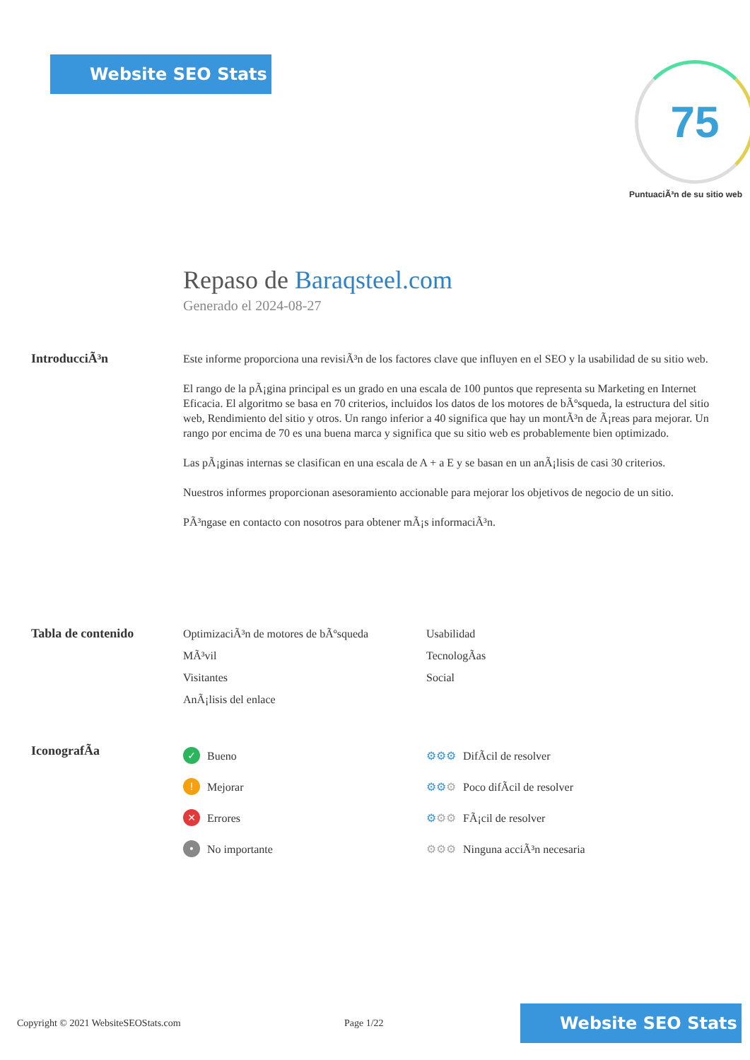Website SEO Stats 75
PuntuaciÃ³n de su sitio web
Repaso de Baraqsteel.com
Generado el 2024-08-27
IntroducciÃ³n
Este informe proporciona una revisiÃ³n de los factores clave que influyen en el SEO y la usabilidad de su sitio web.
El rango de la pÃ¡gina principal es un grado en una escala de 100 puntos que representa su Marketing en Internet Eficacia. El algoritmo se basa en 70 criterios, incluidos los datos de los motores de bÃºsqueda, la estructura del sitio web, Rendimiento del sitio y otros. Un rango inferior a 40 significa que hay un montÃ³n de Ã¡reas para mejorar. Un rango por encima de 70 es una buena marca y significa que su sitio web es probablemente bien optimizado.
Las pÃ¡ginas internas se clasifican en una escala de A + a E y se basan en un anÃ¡lisis de casi 30 criterios.
Nuestros informes proporcionan asesoramiento accionable para mejorar los objetivos de negocio de un sitio.
PÃ³ngase en contacto con nosotros para obtener mÃ¡s informaciÃ³n.
Tabla de contenido
OptimizaciÃ³n de motores de bÃºsqueda
Usabilidad
MÃ³vil
TecnologÃas
Visitantes
Social
AnÃ¡lisis del enlace
IconografÃa
✓ Bueno
⚙⚙⚙ DifÃcil de resolver
! Mejorar
⚙⚙⚙ Poco difÃcil de resolver
✕ Errores
⚙⚙⚙ FÃ¡cil de resolver
• No importante
⚙⚙⚙ Ninguna acciÃ³n necesaria
Copyright © 2021 WebsiteSEOStats.com
Page 1/22
Website SEO Stats